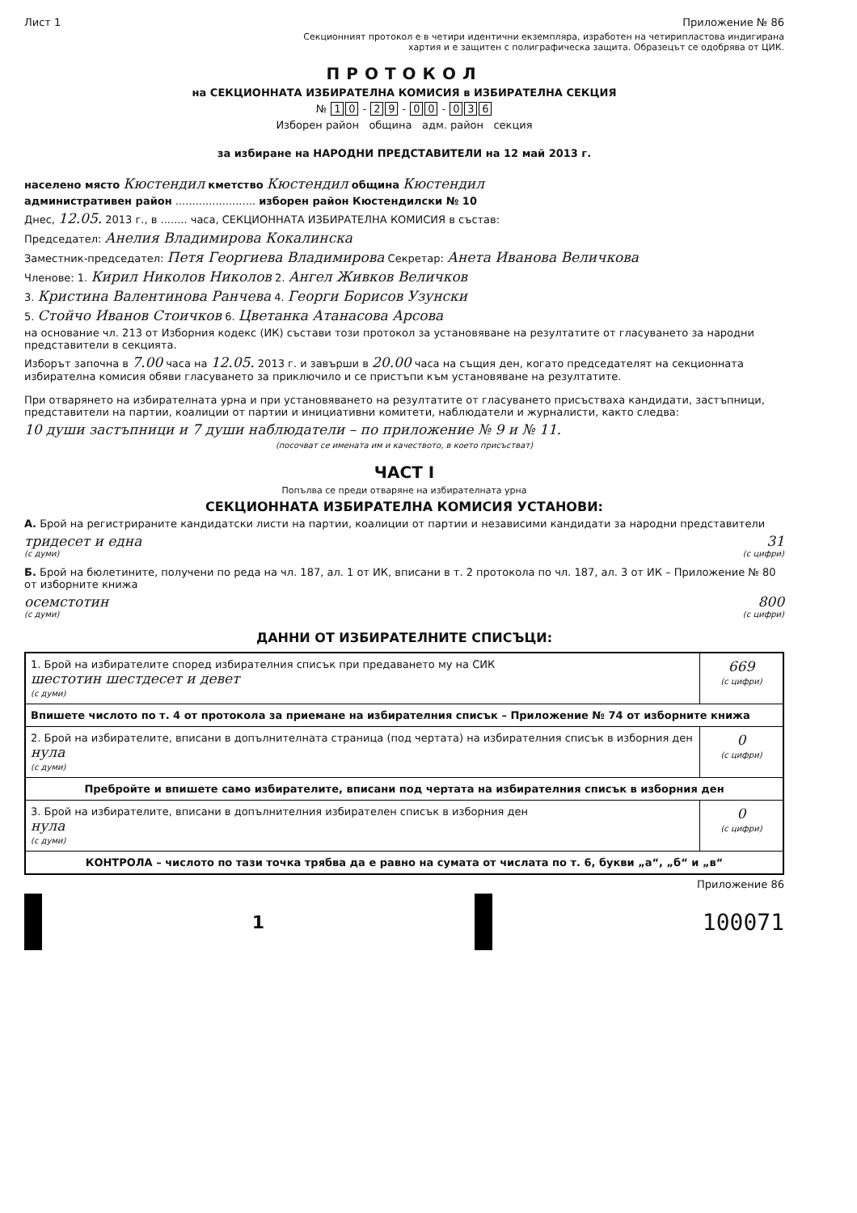Лист 1 Приложение № 86
Секционният протокол е в четири идентични екземпляра, изработен на четирипластова индигирана
хартия и е защитен с полиграфическа защита. Образецът се одобрява от ЦИК.
ПРОТОКОЛ
на СЕКЦИОННАТА ИЗБИРАТЕЛНА КОМИСИЯ в ИЗБИРАТЕЛНА СЕКЦИЯ
№ 1 0 - 2 9 - 0 0 - 0 3 6
Изборен район община адм. район секция
за избиране на НАРОДНИ ПРЕДСТАВИТЕЛИ на 12 май 2013 г.
населено място Кюстендил кметство Кюстендил община Кюстендил
административен район ........................ изборен район Кюстендилски № 10
Днес, 12.05. 2013 г., в ........ часа, СЕКЦИОННАТА ИЗБИРАТЕЛНА КОМИСИЯ в състав:
Председател: Анелия Владимирова Кокалинска
Заместник-председател: Петя Георгиева Владимирова Секретар: Анета Иванова Величкова
Членове: 1. Кирил Николов Николов 2. Ангел Живков Величков
3. Кристина Валентинова Ранчева 4. Георги Борисов Узунски
5. Стойчо Иванов Стоичков 6. Цветанка Атанасова Арсова
на основание чл. 213 от Изборния кодекс (ИК) състави този протокол за установяване на резултатите от гласуването за народни представители в секцията.
Изборът започна в 7.00 часа на 12.05. 2013 г. и завърши в 20.00 часа на същия ден, когато председателят на секционната избирателна комисия обяви гласуването за приключило и се пристъпи към установяване на резултатите.
При отварянето на избирателната урна и при установяването на резултатите от гласуването присъстваха кандидати, застъпници, представители на партии, коалиции от партии и инициативни комитети, наблюдатели и журналисти, както следва:
10 души застъпници и 7 души наблюдатели – по приложение № 9 и № 11.
(посочват се имената им и качеството, в което присъстват)
ЧАСТ I
Попълва се преди отваряне на избирателната урна
СЕКЦИОННАТА ИЗБИРАТЕЛНА КОМИСИЯ УСТАНОВИ:
А. Брой на регистрираните кандидатски листи на партии, коалиции от партии и независими кандидати за народни представители
тридесет и една 31
(с думи) (с цифри)
Б. Брой на бюлетините, получени по реда на чл. 187, ал. 1 от ИК, вписани в т. 2 протокола по чл. 187, ал. 3 от ИК – Приложение № 80 от изборните книжа
осемстотин 800
(с думи) (с цифри)
ДАННИ ОТ ИЗБИРАТЕЛНИТЕ СПИСЪЦИ:
| 1. Брой на избирателите според избирателния списък при предаването му на СИК шестотин шестдесет и девет (с думи) | 669 (с цифри) |
| Впишете числото по т. 4 от протокола за приемане на избирателния списък – Приложение № 74 от изборните книжа | |
| 2. Брой на избирателите, вписани в допълнителната страница (под чертата) на избирателния списък в изборния ден нула (с думи) | 0 (с цифри) |
| Пребройте и впишете само избирателите, вписани под чертата на избирателния списък в изборния ден | |
| 3. Брой на избирателите, вписани в допълнителния избирателен списък в изборния ден нула (с думи) | 0 (с цифри) |
| КОНТРОЛА – числото по тази точка трябва да е равно на сумата от числата по т. 6, букви „а“, „б“ и „в“ | |
Приложение 86
1 100071